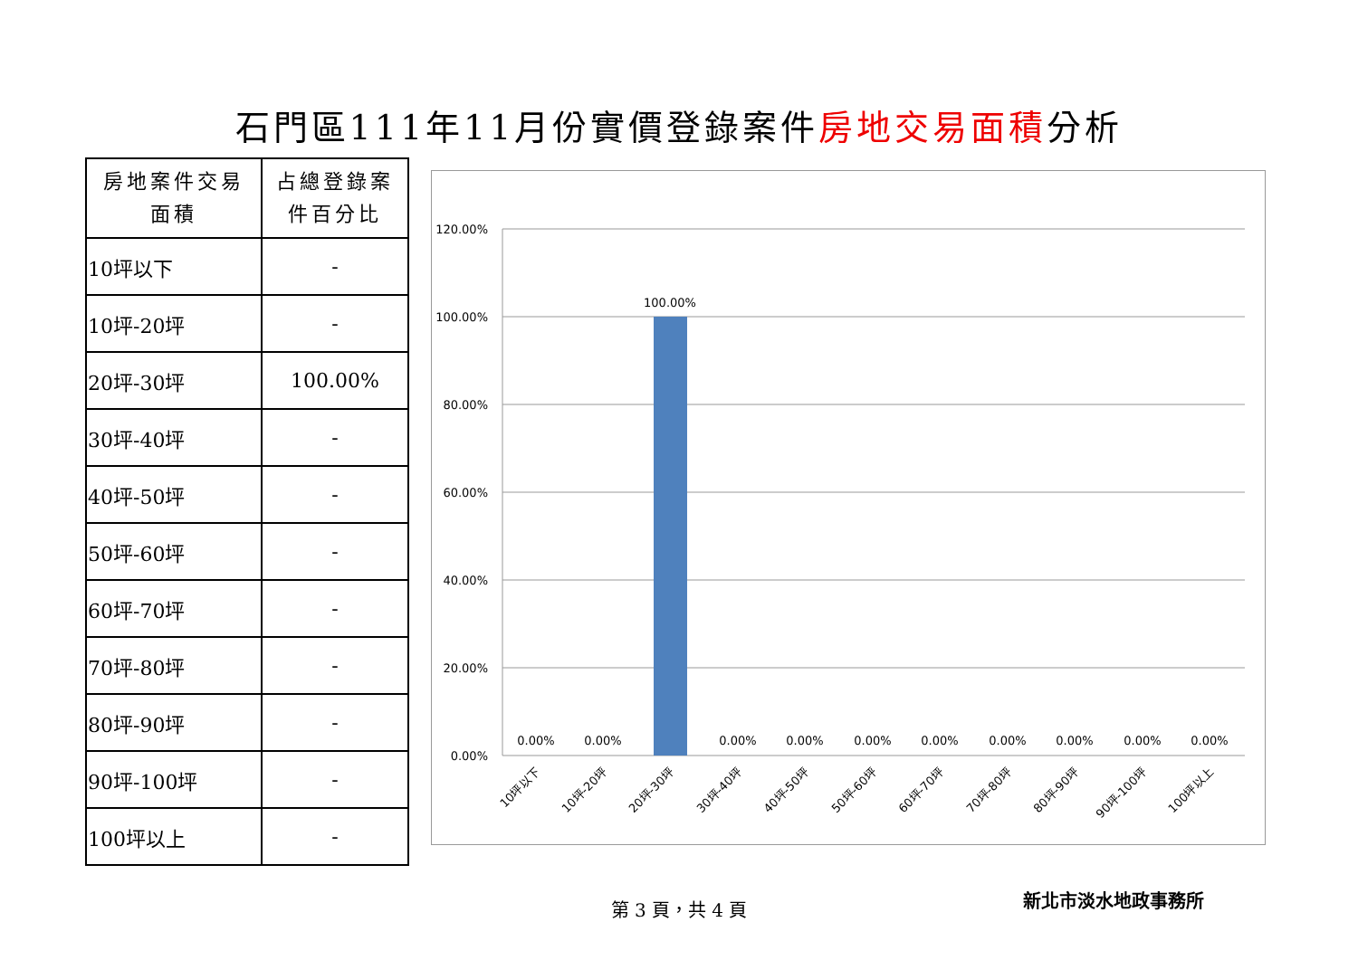石門區111年11月份實價登錄案件房地交易面積分析
| 房地案件交易 面積 | 占總登錄案 件百分比 |
| --- | --- |
| 10坪以下 | - |
| 10坪-20坪 | - |
| 20坪-30坪 | 100.00% |
| 30坪-40坪 | - |
| 40坪-50坪 | - |
| 50坪-60坪 | - |
| 60坪-70坪 | - |
| 70坪-80坪 | - |
| 80坪-90坪 | - |
| 90坪-100坪 | - |
| 100坪以上 | - |
120.00%
100.00%
80.00%
60.00%
40.00%
20.00%
0.00%
100.00%
0.00%
0.00%
0.00%
0.00%
0.00%
0.00%
0.00%
0.00%
0.00%
0.00%
10坪以下
10坪-20坪
20坪-30坪
30坪-40坪
40坪-50坪
50坪-60坪
60坪-70坪
70坪-80坪
80坪-90坪
90坪-100坪
100坪以上
第 3 頁，共 4 頁 新北市淡水地政事務所